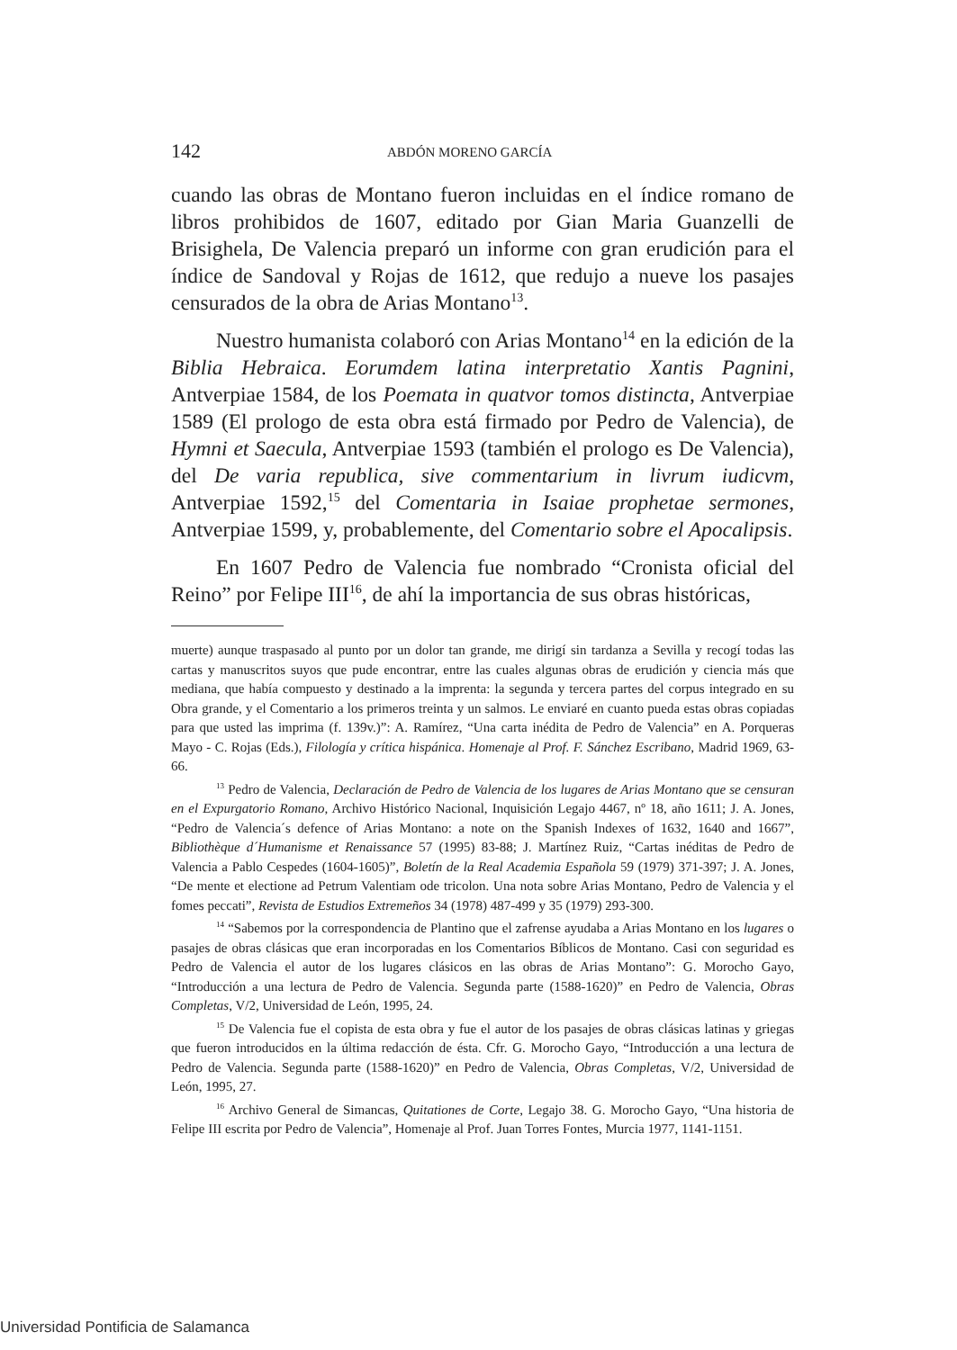142 ABDÓN MORENO GARCÍA
cuando las obras de Montano fueron incluidas en el índice romano de libros prohibidos de 1607, editado por Gian Maria Guanzelli de Brisighela, De Valencia preparó un informe con gran erudición para el índice de Sandoval y Rojas de 1612, que redujo a nueve los pasajes censurados de la obra de Arias Montano<sup>13</sup>.
Nuestro humanista colaboró con Arias Montano<sup>14</sup> en la edición de la Biblia Hebraica. Eorumdem latina interpretatio Xantis Pagnini, Antverpiae 1584, de los Poemata in quatvor tomos distincta, Antverpiae 1589 (El prologo de esta obra está firmado por Pedro de Valencia), de Hymni et Saecula, Antverpiae 1593 (también el prologo es De Valencia), del De varia republica, sive commentarium in livrum iudicvm, Antverpiae 1592,<sup>15</sup> del Comentaria in Isaiae prophetae sermones, Antverpiae 1599, y, probablemente, del Comentario sobre el Apocalipsis.
En 1607 Pedro de Valencia fue nombrado “Cronista oficial del Reino” por Felipe III<sup>16</sup>, de ahí la importancia de sus obras históricas,
muerte) aunque traspasado al punto por un dolor tan grande, me dirigí sin tardanza a Sevilla y recogí todas las cartas y manuscritos suyos que pude encontrar, entre las cuales algunas obras de erudición y ciencia más que mediana, que había compuesto y destinado a la imprenta: la segunda y tercera partes del corpus integrado en su Obra grande, y el Comentario a los primeros treinta y un salmos. Le enviaré en cuanto pueda estas obras copiadas para que usted las imprima (f. 139v.)”: A. Ramírez, “Una carta inédita de Pedro de Valencia” en A. Porqueras Mayo - C. Rojas (Eds.), Filología y crítica hispánica. Homenaje al Prof. F. Sánchez Escribano, Madrid 1969, 63-66.
<sup>13</sup> Pedro de Valencia, Declaración de Pedro de Valencia de los lugares de Arias Montano que se censuran en el Expurgatorio Romano, Archivo Histórico Nacional, Inquisición Legajo 4467, nº 18, año 1611; J. A. Jones, “Pedro de Valencia´s defence of Arias Montano: a note on the Spanish Indexes of 1632, 1640 and 1667”, Bibliothèque d´Humanisme et Renaissance 57 (1995) 83-88; J. Martínez Ruiz, “Cartas inéditas de Pedro de Valencia a Pablo Cespedes (1604-1605)”, Boletín de la Real Academia Española 59 (1979) 371-397; J. A. Jones, “De mente et electione ad Petrum Valentiam ode tricolon. Una nota sobre Arias Montano, Pedro de Valencia y el fomes peccati”, Revista de Estudios Extremeños 34 (1978) 487-499 y 35 (1979) 293-300.
<sup>14</sup> “Sabemos por la correspondencia de Plantino que el zafrense ayudaba a Arias Montano en los lugares o pasajes de obras clásicas que eran incorporadas en los Comentarios Bíblicos de Montano. Casi con seguridad es Pedro de Valencia el autor de los lugares clásicos en las obras de Arias Montano”: G. Morocho Gayo, “Introducción a una lectura de Pedro de Valencia. Segunda parte (1588-1620)” en Pedro de Valencia, Obras Completas, V/2, Universidad de León, 1995, 24.
<sup>15</sup> De Valencia fue el copista de esta obra y fue el autor de los pasajes de obras clásicas latinas y griegas que fueron introducidos en la última redacción de ésta. Cfr. G. Morocho Gayo, “Introducción a una lectura de Pedro de Valencia. Segunda parte (1588-1620)” en Pedro de Valencia, Obras Completas, V/2, Universidad de León, 1995, 27.
<sup>16</sup> Archivo General de Simancas, Quitationes de Corte, Legajo 38. G. Morocho Gayo, “Una historia de Felipe III escrita por Pedro de Valencia”, Homenaje al Prof. Juan Torres Fontes, Murcia 1977, 1141-1151.
Universidad Pontificia de Salamanca